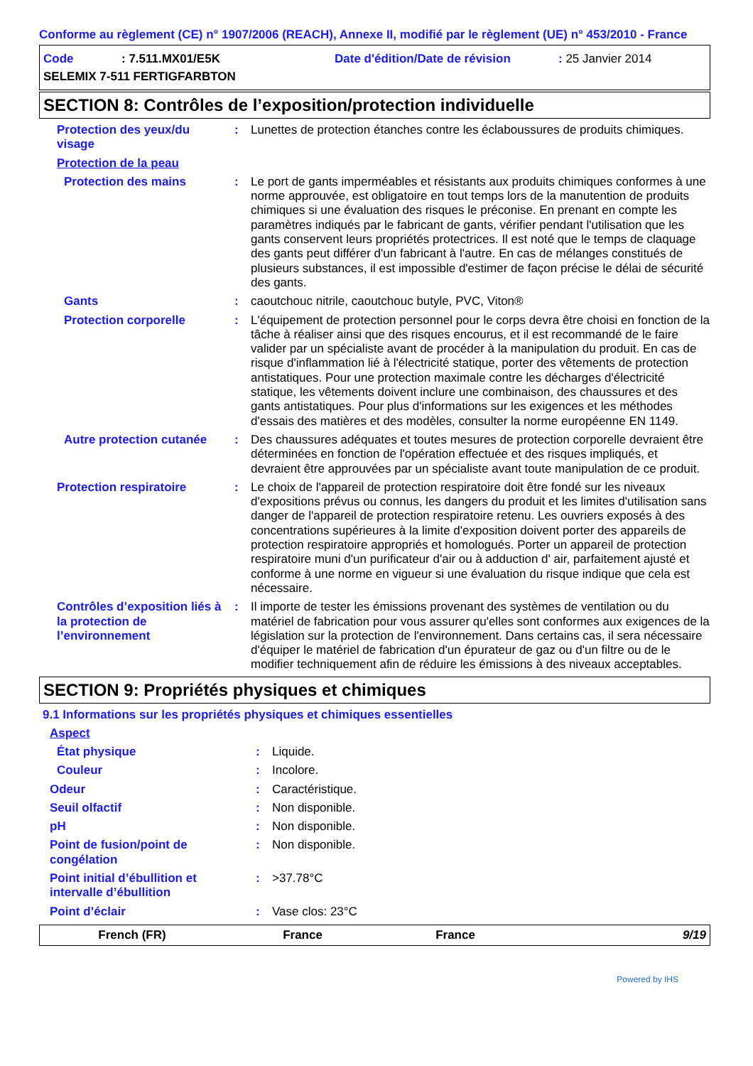Conforme au règlement (CE) n° 1907/2006 (REACH), Annexe II, modifié par le règlement (UE) n° 453/2010 - France
Code: 7.511.MX01/E5K Date d'édition/Date de révision: 25 Janvier 2014
SELEMIX 7-511 FERTIGFARBTON
SECTION 8: Contrôles de l’exposition/protection individuelle
Protection des yeux/du visage
: Lunettes de protection étanches contre les éclaboussures de produits chimiques.
Protection de la peau
Protection des mains : Le port de gants imperméables et résistants aux produits chimiques conformes à une norme approuvée, est obligatoire en tout temps lors de la manutention de produits chimiques si une évaluation des risques le préconise. En prenant en compte les paramètres indiqués par le fabricant de gants, vérifier pendant l'utilisation que les gants conservent leurs propriétés protectrices. Il est noté que le temps de claquage des gants peut différer d'un fabricant à l'autre. En cas de mélanges constitués de plusieurs substances, il est impossible d'estimer de façon précise le délai de sécurité des gants.
Gants : caoutchouc nitrile, caoutchouc butyle, PVC, Viton®
Protection corporelle : L'équipement de protection personnel pour le corps devra être choisi en fonction de la tâche à réaliser ainsi que des risques encourus, et il est recommandé de le faire valider par un spécialiste avant de procéder à la manipulation du produit. En cas de risque d'inflammation lié à l'électricité statique, porter des vêtements de protection antistatiques. Pour une protection maximale contre les décharges d'électricité statique, les vêtements doivent inclure une combinaison, des chaussures et des gants antistatiques. Pour plus d'informations sur les exigences et les méthodes d'essais des matières et des modèles, consulter la norme européenne EN 1149.
Autre protection cutanée
: Des chaussures adéquates et toutes mesures de protection corporelle devraient être déterminées en fonction de l'opération effectuée et des risques impliqués, et devraient être approuvées par un spécialiste avant toute manipulation de ce produit.
Protection respiratoire : Le choix de l'appareil de protection respiratoire doit être fondé sur les niveaux d'expositions prévus ou connus, les dangers du produit et les limites d'utilisation sans danger de l'appareil de protection respiratoire retenu. Les ouvriers exposés à des concentrations supérieures à la limite d'exposition doivent porter des appareils de protection respiratoire appropriés et homologués. Porter un appareil de protection respiratoire muni d'un purificateur d'air ou à adduction d' air, parfaitement ajusté et conforme à une norme en vigueur si une évaluation du risque indique que cela est nécessaire.
Contrôles d’exposition liés à la protection de l’environnement
: Il importe de tester les émissions provenant des systèmes de ventilation ou du matériel de fabrication pour vous assurer qu'elles sont conformes aux exigences de la législation sur la protection de l'environnement. Dans certains cas, il sera nécessaire d'équiper le matériel de fabrication d'un épurateur de gaz ou d'un filtre ou de le modifier techniquement afin de réduire les émissions à des niveaux acceptables.
SECTION 9: Propriétés physiques et chimiques
9.1 Informations sur les propriétés physiques et chimiques essentielles
Aspect
État physique : Liquide.
Couleur : Incolore.
Odeur : Caractéristique.
Seuil olfactif : Non disponible.
pH : Non disponible.
Point de fusion/point de congélation
: Non disponible.
Point initial d’ébullition et intervalle d’ébullition
: >37.78°C
Point d’éclair : Vase clos: 23°C
French (FR) France France 9/19
Powered by IHS